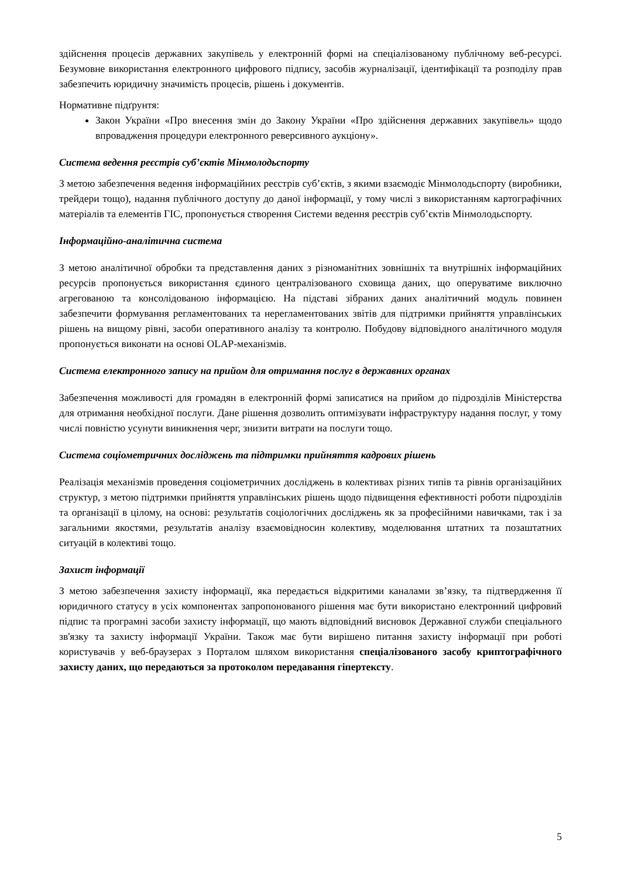здійснення процесів державних закупівель у електронній формі на спеціалізованому публічному веб-ресурсі. Безумовне використання електронного цифрового підпису, засобів журналізації, ідентифікації та розподілу прав забезпечить юридичну значимість процесів, рішень і документів.
Нормативне підґрунтя:
Закон України «Про внесення змін до Закону України «Про здійснення державних закупівель» щодо впровадження процедури електронного реверсивного аукціону».
Система ведення реєстрів суб’єктів Мінмолодьспорту
З метою забезпечення ведення інформаційних реєстрів суб’єктів, з якими взаємодіє Мінмолодьспорту (виробники, трейдери тощо), надання публічного доступу до даної інформації, у тому числі з використанням картографічних матеріалів та елементів ГІС, пропонується створення Системи ведення реєстрів суб’єктів Мінмолодьспорту.
Інформаційно-аналітична система
З метою аналітичної обробки та представлення даних з різноманітних зовнішніх та внутрішніх інформаційних ресурсів пропонується використання єдиного централізованого сховища даних, що оперуватиме виключно агрегованою та консолідованою інформацією. На підставі зібраних даних аналітичний модуль повинен забезпечити формування регламентованих та нерегламентованих звітів для підтримки прийняття управлінських рішень на вищому рівні, засоби оперативного аналізу та контролю. Побудову відповідного аналітичного модуля пропонується виконати на основі OLAP-механізмів.
Система електронного запису на прийом для отримання послуг в державних органах
Забезпечення можливості для громадян в електронній формі записатися на прийом до підрозділів Міністерства для отримання необхідної послуги. Дане рішення дозволить оптимізувати інфраструктуру надання послуг, у тому числі повністю усунути виникнення черг, знизити витрати на послуги тощо.
Система соціометричних досліджень та підтримки прийняття кадрових рішень
Реалізація механізмів проведення соціометричних досліджень в колективах різних типів та рівнів організаційних структур, з метою підтримки прийняття управлінських рішень щодо підвищення ефективності роботи підрозділів та організації в цілому, на основі: результатів соціологічних досліджень як за професійними навичками, так і за загальними якостями, результатів аналізу взаємовідносин колективу, моделювання штатних та позаштатних ситуацій в колективі тощо.
Захист інформації
З метою забезпечення захисту інформації, яка передається відкритими каналами зв’язку, та підтвердження її юридичного статусу в усіх компонентах запропонованого рішення має бути використано електронний цифровий підпис та програмні засоби захисту інформації, що мають відповідний висновок Державної служби спеціального зв'язку та захисту інформації України. Також має бути вирішено питання захисту інформації при роботі користувачів у веб-браузерах з Порталом шляхом використання спеціалізованого засобу криптографічного захисту даних, що передаються за протоколом передавання гіпертексту.
5